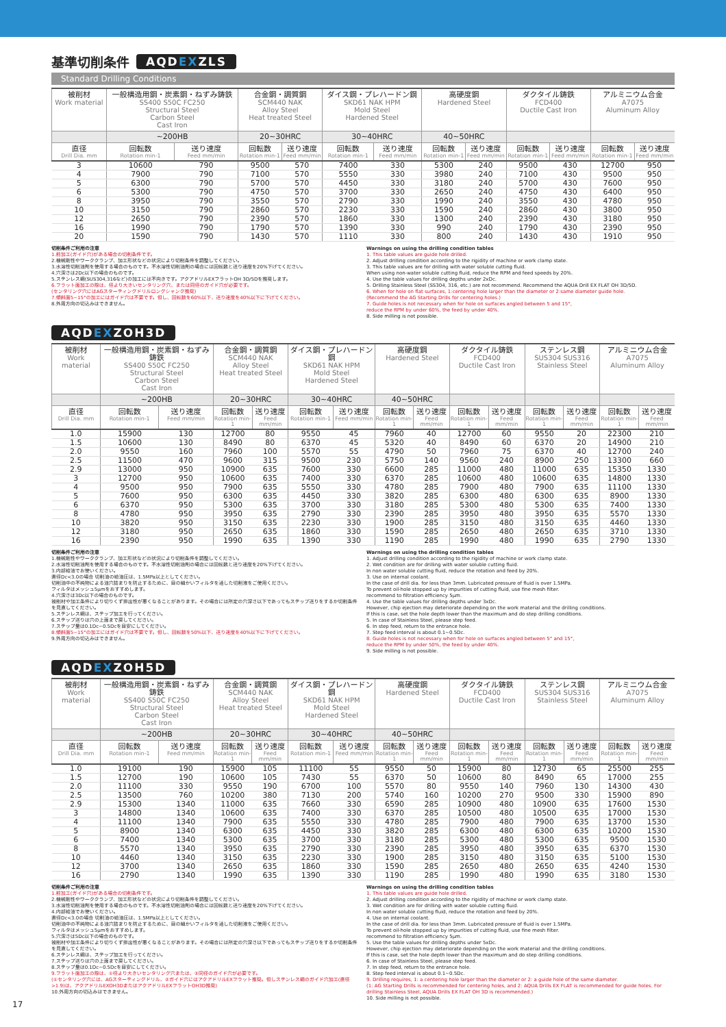基準切削条件 AQDEXZLS
Standard Drilling Conditions
| 被削材 Work material | 一般構造用鋼・炭素鋼・ねずみ鋳鉄 SS400 S50C FC250 Structural Steel Carbon Steel Cast Iron | | 合金鋼・調質鋼 SCM440 NAK Alloy Steel Heat treated Steel | | ダイス鋼・プレハードン鋼 SKD61 NAK HPM Mold Steel Hardened Steel | | 高硬度鋼 Hardened Steel | | ダクタイル鋳鉄 FCD400 Ductile Cast Iron | | アルミニウム合金 A7075 Aluminum Alloy | |
| --- | --- | --- | --- | --- | --- | --- | --- | --- | --- | --- | --- | --- |
| | ~200HB | | 20~30HRC | | 30~40HRC | | 40~50HRC | | | | | |
| 直径 Drill Dia. mm | 回転数 Rotation min-1 | 送り速度 Feed mm/min | 回転数 Rotation min-1 | 送り速度 Feed mm/min | 回転数 Rotation min-1 | 送り速度 Feed mm/min | 回転数 Rotation min-1 | 送り速度 Feed mm/min | 回転数 Rotation min-1 | 送り速度 Feed mm/min | 回転数 Rotation min-1 | 送り速度 Feed mm/min |
| 3 | 10600 | 790 | 9500 | 570 | 7400 | 330 | 5300 | 240 | 9500 | 430 | 12700 | 950 |
| 4 | 7900 | 790 | 7100 | 570 | 5550 | 330 | 3980 | 240 | 7100 | 430 | 9500 | 950 |
| 5 | 6300 | 790 | 5700 | 570 | 4450 | 330 | 3180 | 240 | 5700 | 430 | 7600 | 950 |
| 6 | 5300 | 790 | 4750 | 570 | 3700 | 330 | 2650 | 240 | 4750 | 430 | 6400 | 950 |
| 8 | 3950 | 790 | 3550 | 570 | 2790 | 330 | 1990 | 240 | 3550 | 430 | 4780 | 950 |
| 10 | 3150 | 790 | 2860 | 570 | 2230 | 330 | 1590 | 240 | 2860 | 430 | 3800 | 950 |
| 12 | 2650 | 790 | 2390 | 570 | 1860 | 330 | 1300 | 240 | 2390 | 430 | 3180 | 950 |
| 16 | 1990 | 790 | 1790 | 570 | 1390 | 330 | 990 | 240 | 1790 | 430 | 2390 | 950 |
| 20 | 1590 | 790 | 1430 | 570 | 1110 | 330 | 800 | 240 | 1430 | 430 | 1910 | 950 |
切削条件ご利用の注意
1.前加工(ガイド穴)がある場合の切削条件です。
2.機械剛性やワーククランプ、加工形状などの状況により切削条件を調整してください。
3.水溶性切削油剤を使用する場合のものです。不水溶性切削油剤の場合には回転数と送り速度を20%下げてください。
4.穴深さは2Dc以下の場合のものです。
5.ステンレス鋼(SUS304,316など)の加工には不向きです。アクアドリルEXフラットOH 3D/5Dを推奨します。
6.フラット面加工の際は、径より大きいセンタリング穴、または同径のガイド穴が必要です。
(センタリング穴にはAGスターティングドリルロングシャンク推奨)
7.傾斜面5~15°の加工にはガイド穴は不要です。但し、回転数を60%以下、送り速度を40%以下に下げてください。
8.外周方向の切込みはできません。
Warnings on using the drilling condition tables
1. This table values are guide hole drilled.
2. Adjust drilling condition according to the rigidity of machine or work clamp state.
3. This table values are for drilling with water soluble cutting fluid.
When using non-water soluble cutting fluid, reduce the RPM and feed speeds by 20%.
4. Use the table values for drilling depths under 2xDc.
5. Drilling Stainless Steel (SS304, 316, etc.) are not recommend. Recommend the AQUA Drill EX FLAT OH 3D/5D.
6. When for hole on flat surfaces, 1:centering hole larger than the diameter or 2:same diameter guide hole.
(Recommend the AG Starting Drills for centering holes.)
7. Guide holes is not necessary when for hole on surfaces angled between 5 and 15°,
reduce the RPM by under 60%, the feed by under 40%.
8. Side milling is not possible.
AQDEXZOH3D
| 被削材 Work material | 一般構造用鋼・炭素鋼・ねずみ鋳鉄 SS400 S50C FC250 Structural Steel Carbon Steel Cast Iron | | 合金鋼・調質鋼 SCM440 NAK Alloy Steel Heat treated Steel | | ダイス鋼・プレハードン鋼 SKD61 NAK HPM Mold Steel Hardened Steel | | 高硬度鋼 Hardened Steel | | ダクタイル鋳鉄 FCD400 Ductile Cast Iron | | ステンレス鋼 SUS304 SUS316 Stainless Steel | | アルミニウム合金 A7075 Aluminum Alloy | |
| --- | --- | --- | --- | --- | --- | --- | --- | --- | --- | --- | --- | --- | --- | --- |
| | ~200HB | | 20~30HRC | | 30~40HRC | | 40~50HRC | | | | | | | |
| 直径 Drill Dia. mm | 回転数 Rotation min-1 | 送り速度 Feed mm/min | 回転数 Rotation min-1 | 送り速度 Feed mm/min | 回転数 Rotation min-1 | 送り速度 Feed mm/min | 回転数 Rotation min-1 | 送り速度 Feed mm/min | 回転数 Rotation min-1 | 送り速度 Feed mm/min | 回転数 Rotation min-1 | 送り速度 Feed mm/min | 回転数 Rotation min-1 | 送り速度 Feed mm/min |
| 1.0 | 15900 | 130 | 12700 | 80 | 9550 | 45 | 7960 | 40 | 12700 | 60 | 9550 | 20 | 22300 | 210 |
| 1.5 | 10600 | 130 | 8490 | 80 | 6370 | 45 | 5320 | 40 | 8490 | 60 | 6370 | 20 | 14900 | 210 |
| 2.0 | 9550 | 160 | 7960 | 100 | 5570 | 55 | 4790 | 50 | 7960 | 75 | 6370 | 40 | 12700 | 240 |
| 2.5 | 11500 | 470 | 9600 | 315 | 9500 | 230 | 5750 | 140 | 9560 | 240 | 8900 | 250 | 13300 | 660 |
| 2.9 | 13000 | 950 | 10900 | 635 | 7600 | 330 | 6600 | 285 | 11000 | 480 | 11000 | 635 | 15350 | 1330 |
| 3 | 12700 | 950 | 10600 | 635 | 7400 | 330 | 6370 | 285 | 10600 | 480 | 10600 | 635 | 14800 | 1330 |
| 4 | 9500 | 950 | 7900 | 635 | 5550 | 330 | 4780 | 285 | 7900 | 480 | 7900 | 635 | 11100 | 1330 |
| 5 | 7600 | 950 | 6300 | 635 | 4450 | 330 | 3820 | 285 | 6300 | 480 | 6300 | 635 | 8900 | 1330 |
| 6 | 6370 | 950 | 5300 | 635 | 3700 | 330 | 3180 | 285 | 5300 | 480 | 5300 | 635 | 7400 | 1330 |
| 8 | 4780 | 950 | 3950 | 635 | 2790 | 330 | 2390 | 285 | 3950 | 480 | 3950 | 635 | 5570 | 1330 |
| 10 | 3820 | 950 | 3150 | 635 | 2230 | 330 | 1900 | 285 | 3150 | 480 | 3150 | 635 | 4460 | 1330 |
| 12 | 3180 | 950 | 2650 | 635 | 1860 | 330 | 1590 | 285 | 2650 | 480 | 2650 | 635 | 3710 | 1330 |
| 16 | 2390 | 950 | 1990 | 635 | 1390 | 330 | 1190 | 285 | 1990 | 480 | 1990 | 635 | 2790 | 1330 |
切削条件ご利用の注意
1.機械剛性やワーククランプ、加工形状などの状況により切削条件を調整してください。
2.水溶性切削油剤を使用する場合のものです。不水溶性切削油剤の場合には回転数と送り速度を20%下げてください。
3.内部給油でお使いください。
直径Dc<3.0の場合 切削油の給油圧は、1.5MPa以上としてください。
切削油中の不純物による油穴詰まりを防止するために、目の細かいフィルタを通した切削液をご使用ください。
フィルタはメッシュ5μmをおすすめします。
4.穴深さは3Dc以下の場合のものです。
被削材や加工条件により切りくず排出性が悪くなることがあります。その場合には所定の穴深さ以下であってもステップ送りをするか切削条件を見直してください。
5.ステンレス鋼は、ステップ加工を行ってください。
6.ステップ送りは穴の上面まで戻してください。
7.ステップ量は0.1Dc~0.5Dcを目安にしてください。
8.傾斜面5~15°の加工にはガイド穴は不要です。但し、回転数を50%以下、送り速度を40%以下に下げてください。
9.外周方向の切込みはできません。
Warnings on using the drilling condition tables
1. Adjust drilling condition according to the rigidity of machine or work clamp state.
2. Wet condition are for drilling with water soluble cutting fluid.
In non water soluble cutting fluid, reduce the rotation and feed by 20%.
3. Use on internal coolant.
In the case of drill dia. for less than 3mm. Lubricated pressure of fluid is over 1.5MPa.
To prevent oil-hole stopped up by impurities of cutting fluid, use fine mesh filter.
recommend to filtration efficiency 5μm.
4. Use the table values for drilling depths under 3xDc.
However, chip ejection may deteriorate depending on the work material and the drilling conditions.
If this is case, set the hole depth lower than the maximum and do step drilling conditions.
5. In case of Stainless Steel, please step feed.
6. In step feed, return to the entrance hole.
7. Step feed interval is about 0.1~0.5Dc.
8. Guide holes is not necessary when for hole on surfaces angled between 5° and 15°,
reduce the RPM by under 50%, the feed by under 40%.
9. Side milling is not possible.
AQDEXZOH5D
| 被削材 Work material | 一般構造用鋼・炭素鋼・ねずみ鋳鉄 SS400 S50C FC250 Structural Steel Carbon Steel Cast Iron | | 合金鋼・調質鋼 SCM440 NAK Alloy Steel Heat treated Steel | | ダイス鋼・プレハードン鋼 SKD61 NAK HPM Mold Steel Hardened Steel | | 高硬度鋼 Hardened Steel | | ダクタイル鋳鉄 FCD400 Ductile Cast Iron | | ステンレス鋼 SUS304 SUS316 Stainless Steel | | アルミニウム合金 A7075 Aluminum Alloy | |
| --- | --- | --- | --- | --- | --- | --- | --- | --- | --- | --- | --- | --- | --- | --- |
| | ~200HB | | 20~30HRC | | 30~40HRC | | 40~50HRC | | | | | | | |
| 直径 Drill Dia. mm | 回転数 Rotation min-1 | 送り速度 Feed mm/min | 回転数 Rotation min-1 | 送り速度 Feed mm/min | 回転数 Rotation min-1 | 送り速度 Feed mm/min | 回転数 Rotation min-1 | 送り速度 Feed mm/min | 回転数 Rotation min-1 | 送り速度 Feed mm/min | 回転数 Rotation min-1 | 送り速度 Feed mm/min | 回転数 Rotation min-1 | 送り速度 Feed mm/min |
| 1.0 | 19100 | 190 | 15900 | 105 | 11100 | 55 | 9550 | 50 | 15900 | 80 | 12730 | 65 | 25500 | 255 |
| 1.5 | 12700 | 190 | 10600 | 105 | 7430 | 55 | 6370 | 50 | 10600 | 80 | 8490 | 65 | 17000 | 255 |
| 2.0 | 11100 | 330 | 9550 | 190 | 6700 | 100 | 5570 | 80 | 9550 | 140 | 7960 | 130 | 14300 | 430 |
| 2.5 | 13500 | 760 | 10200 | 380 | 7130 | 200 | 5740 | 160 | 10200 | 270 | 9500 | 330 | 15900 | 890 |
| 2.9 | 15300 | 1340 | 11000 | 635 | 7660 | 330 | 6590 | 285 | 10900 | 480 | 10900 | 635 | 17600 | 1530 |
| 3 | 14800 | 1340 | 10600 | 635 | 7400 | 330 | 6370 | 285 | 10500 | 480 | 10500 | 635 | 17000 | 1530 |
| 4 | 11100 | 1340 | 7900 | 635 | 5550 | 330 | 4780 | 285 | 7900 | 480 | 7900 | 635 | 13700 | 1530 |
| 5 | 8900 | 1340 | 6300 | 635 | 4450 | 330 | 3820 | 285 | 6300 | 480 | 6300 | 635 | 10200 | 1530 |
| 6 | 7400 | 1340 | 5300 | 635 | 3700 | 330 | 3180 | 285 | 5300 | 480 | 5300 | 635 | 9500 | 1530 |
| 8 | 5570 | 1340 | 3950 | 635 | 2790 | 330 | 2390 | 285 | 3950 | 480 | 3950 | 635 | 6370 | 1530 |
| 10 | 4460 | 1340 | 3150 | 635 | 2230 | 330 | 1900 | 285 | 3150 | 480 | 3150 | 635 | 5100 | 1530 |
| 12 | 3700 | 1340 | 2650 | 635 | 1860 | 330 | 1590 | 285 | 2650 | 480 | 2650 | 635 | 4240 | 1530 |
| 16 | 2790 | 1340 | 1990 | 635 | 1390 | 330 | 1190 | 285 | 1990 | 480 | 1990 | 635 | 3180 | 1530 |
切削条件ご利用の注意
1.前加工(ガイド穴)がある場合の切削条件です。
2.機械剛性やワーククランプ、加工形状などの状況により切削条件を調整してください。
3.水溶性切削油剤を使用する場合のものです。不水溶性切削油剤の場合には回転数と送り速度を20%下げてください。
4.内部給油でお使いください。
直径Dc<3.0の場合 切削油の給油圧は、1.5MPa以上としてください。
切削油中の不純物による油穴詰まりを防止するために、目の細かいフィルタを通した切削液をご使用ください。
フィルタはメッシュ5μmをおすすめします。
5.穴深さは5Dc以下の場合のものです。
被削材や加工条件により切りくず排出性が悪くなることがあります。その場合には所定の穴深さ以下であってもステップ送りをするか切削条件を見直してください。
6.ステンレス鋼は、ステップ加工を行ってください。
7.ステップ送りは穴の上面まで戻してください。
8.ステップ量は0.1Dc~0.5Dcを目安にしてください。
9.フラット面加工の際は、①径より大きいセンタリング穴または、②同径のガイド穴が必要です。
(①センタリング穴には、AGスターティングドリル、②ガイド穴にはアクアドリルEXフラット推奨。但しステンレス鋼のガイド穴加工(直径>1.9)は、アクアドリルEXOH3DまたはアクアドリルEXフラットOH3D推奨)
10.外周方向の切込みはできません。
Warnings on using the drilling condition tables
1. This table values are guide hole drilled.
2. Adjust drilling condition according to the rigidity of machine or work clamp state.
3. Wet condition are for drilling with water soluble cutting fluid.
In non water soluble cutting fluid, reduce the rotation and feed by 20%.
4. Use on internal coolant.
In the case of drill dia. for less than 3mm. Lubricated pressure of fluid is over 1.5MPa.
To prevent oil-hole stopped up by impurities of cutting fluid, use fine mesh filter.
recommend to filtration efficiency 5μm.
5. Use the table values for drilling depths under 5xDc.
However, chip ejection may deteriorate depending on the work material and the drilling conditions.
If this is case, set the hole depth lower than the maximum and do step drilling conditions.
6. In case of Stainless Steel, please step feed.
7. In step feed, return to the entrance hole.
8. Step feed interval is about 0.1~0.5Dc.
9. Drilling requires, 1: a centering hole larger than the diameter or 2: a guide hole of the same diameter.
(1: AG Starting Drills is recommended for centering holes, and 2: AQUA Drills EX FLAT is recommended for guide holes. For drilling Stainless Steel, AQUA Drills EX FLAT OH 3D is recommended.)
10. Side milling is not possible.
17